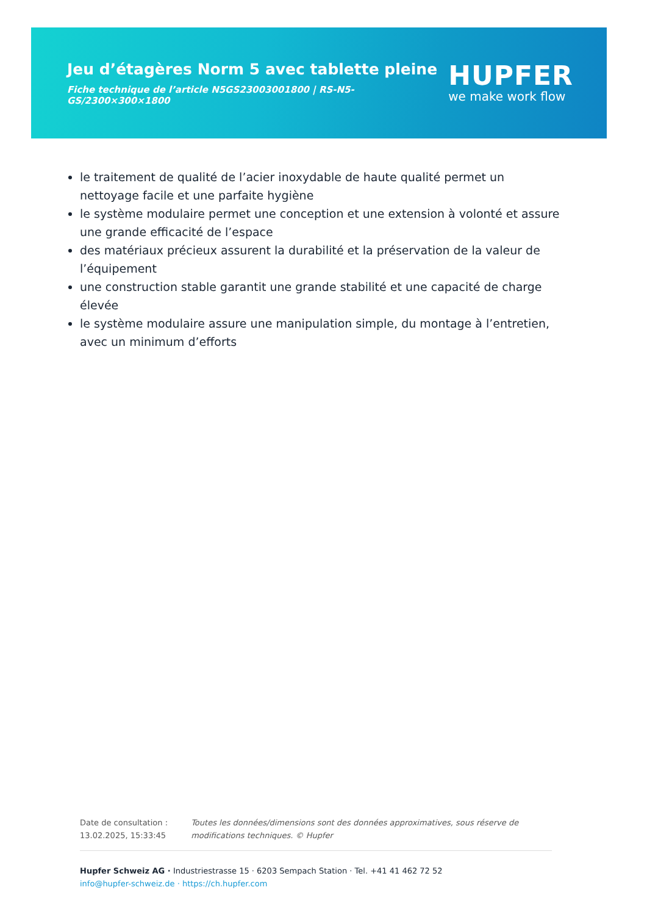Jeu d’étagères Norm 5 avec tablette pleine
Fiche technique de l’article N5GS23003001800 | RS-N5-GS/2300×300×1800
HUPFER
we make work flow
le traitement de qualité de l’acier inoxydable de haute qualité permet un nettoyage facile et une parfaite hygiène
le système modulaire permet une conception et une extension à volonté et assure une grande efficacité de l’espace
des matériaux précieux assurent la durabilité et la préservation de la valeur de l’équipement
une construction stable garantit une grande stabilité et une capacité de charge élevée
le système modulaire assure une manipulation simple, du montage à l’entretien, avec un minimum d’efforts
Date de consultation : 13.02.2025, 15:33:45
Toutes les données/dimensions sont des données approximatives, sous réserve de modifications techniques. © Hupfer
Hupfer Schweiz AG · Industriestrasse 15 · 6203 Sempach Station · Tel. +41 41 462 72 52
info@hupfer-schweiz.de · https://ch.hupfer.com